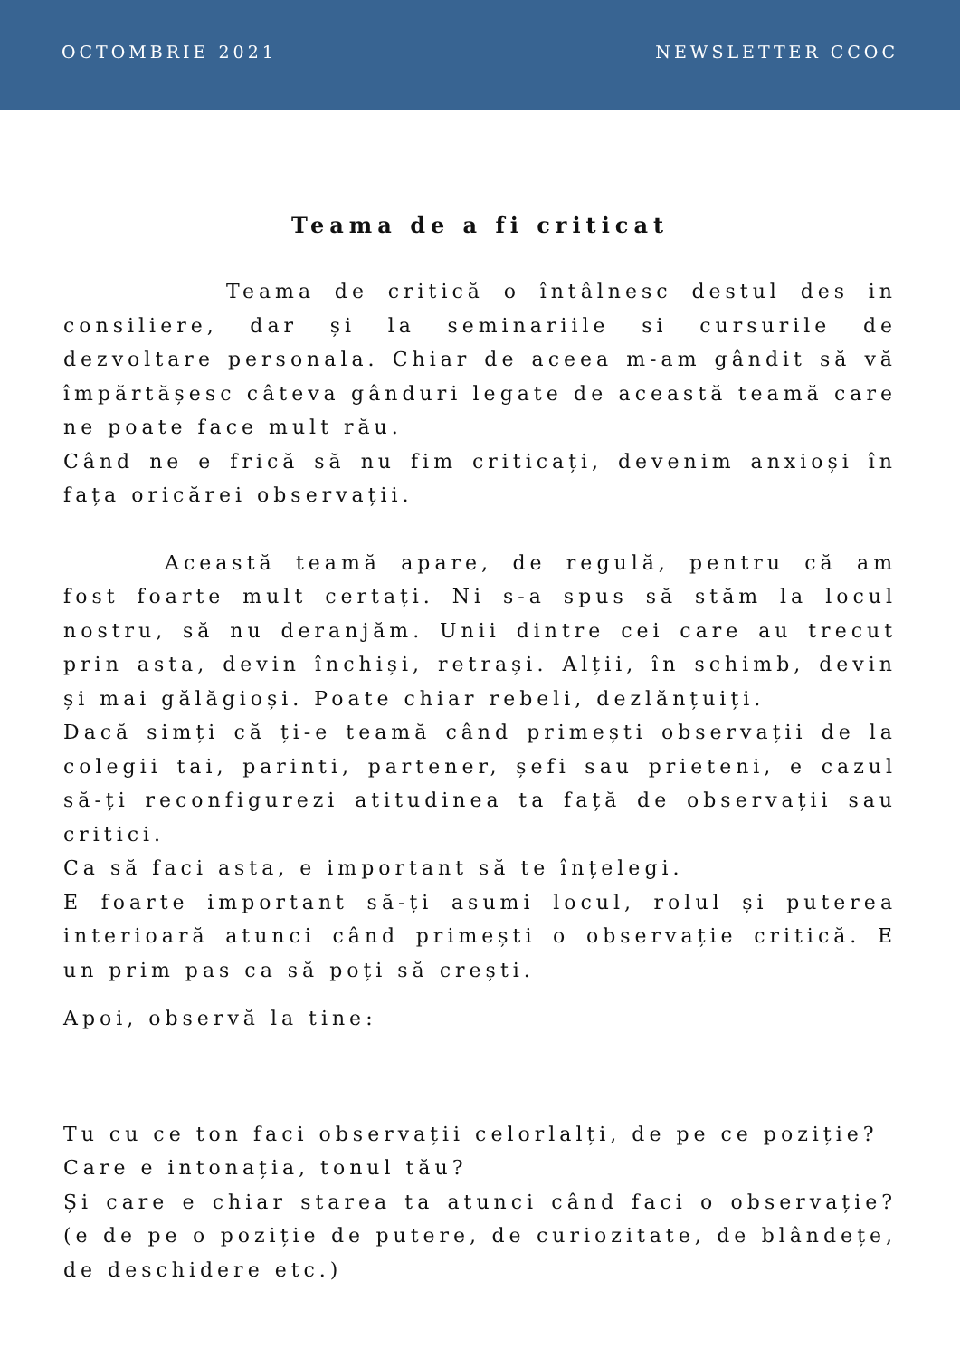OCTOMBRIE 2021 NEWSLETTER CCOC
Teama de a fi criticat
Teama de critică o întâlnesc destul des in consiliere, dar și la seminariile si cursurile de dezvoltare personala. Chiar de aceea m-am gândit să vă împărtășesc câteva gânduri legate de această teamă care ne poate face mult rău.
Când ne e frică să nu fim criticați, devenim anxioși în fața oricărei observații.
Această teamă apare, de regulă, pentru că am fost foarte mult certați. Ni s-a spus să stăm la locul nostru, să nu deranjăm. Unii dintre cei care au trecut prin asta, devin închiși, retrași. Alții, în schimb, devin și mai gălăgioși. Poate chiar rebeli, dezlănțuiți.
Dacă simți că ți-e teamă când primești observații de la colegii tai, parinti, partener, șefi sau prieteni, e cazul să-ți reconfigurezi atitudinea ta față de observații sau critici.
Ca să faci asta, e important să te înțelegi.
E foarte important să-ți asumi locul, rolul și puterea interioară atunci când primești o observație critică. E un prim pas ca să poți să crești.
Apoi, observă la tine:
Tu cu ce ton faci observații celorlalți, de pe ce poziție?
Care e intonația, tonul tău?
Și care e chiar starea ta atunci când faci o observație? (e de pe o poziție de putere, de curiozitate, de blândețe, de deschidere etc.)